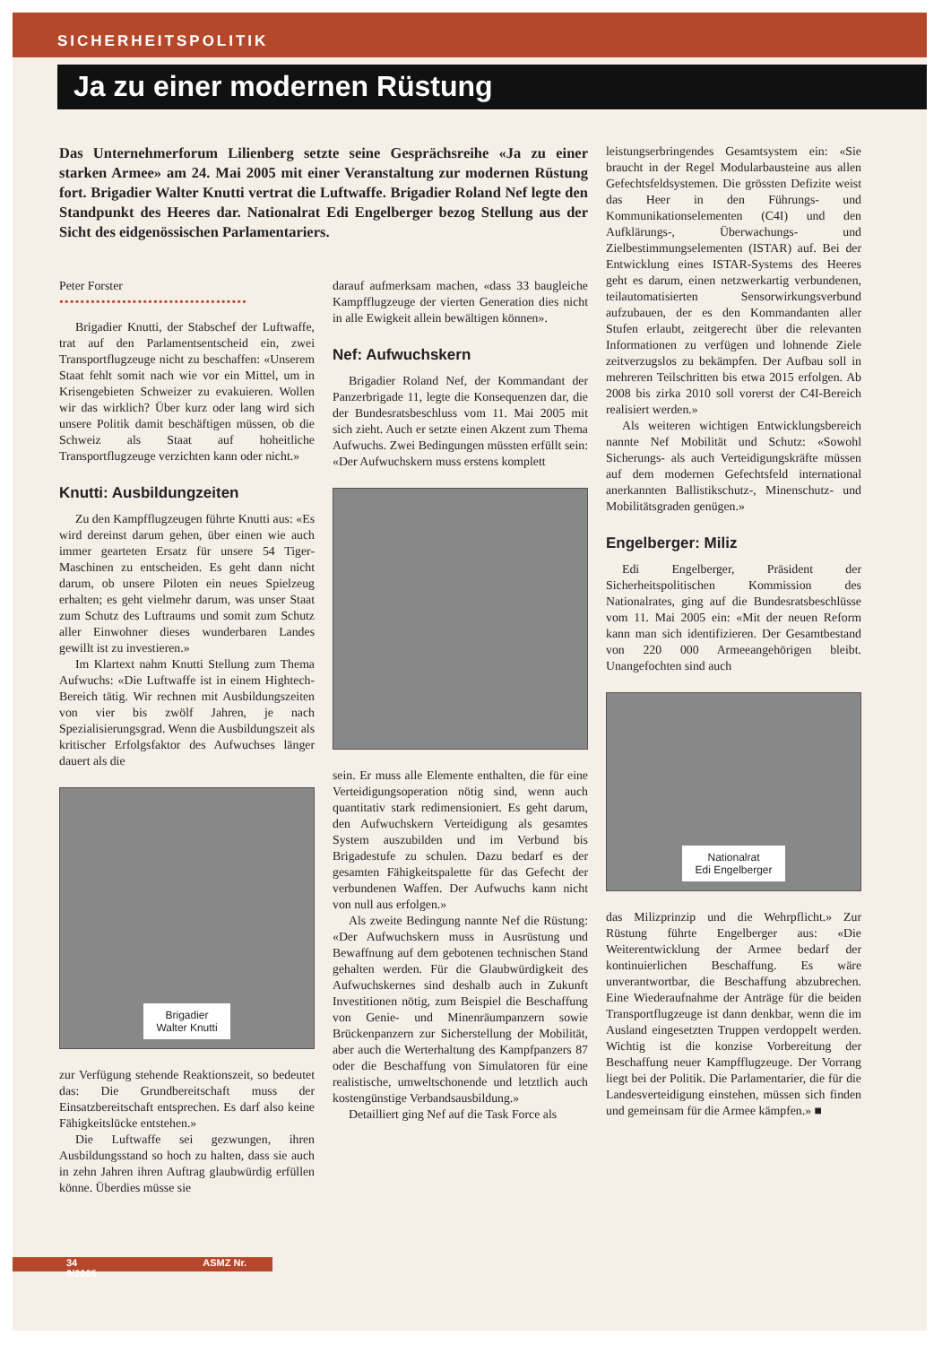SICHERHEITSPOLITIK
Ja zu einer modernen Rüstung
Das Unternehmerforum Lilienberg setzte seine Gesprächsreihe «Ja zu einer starken Armee» am 24. Mai 2005 mit einer Veranstaltung zur modernen Rüstung fort. Brigadier Walter Knutti vertrat die Luftwaffe. Brigadier Roland Nef legte den Standpunkt des Heeres dar. Nationalrat Edi Engelberger bezog Stellung aus der Sicht des eidgenössischen Parlamentariers.
Peter Forster
••••••••••••••••••••••••••••••••••••
Brigadier Knutti, der Stabschef der Luftwaffe, trat auf den Parlamentsentscheid ein, zwei Transportflugzeuge nicht zu beschaffen: «Unserem Staat fehlt somit nach wie vor ein Mittel, um in Krisengebieten Schweizer zu evakuieren. Wollen wir das wirklich? Über kurz oder lang wird sich unsere Politik damit beschäftigen müssen, ob die Schweiz als Staat auf hoheitliche Transportflugzeuge verzichten kann oder nicht.»
Knutti: Ausbildungzeiten
Zu den Kampfflugzeugen führte Knutti aus: «Es wird dereinst darum gehen, über einen wie auch immer gearteten Ersatz für unsere 54 Tiger-Maschinen zu entscheiden. Es geht dann nicht darum, ob unsere Piloten ein neues Spielzeug erhalten; es geht vielmehr darum, was unser Staat zum Schutz des Luftraums und somit zum Schutz aller Einwohner dieses wunderbaren Landes gewillt ist zu investieren.»
Im Klartext nahm Knutti Stellung zum Thema Aufwuchs: «Die Luftwaffe ist in einem Hightech-Bereich tätig. Wir rechnen mit Ausbildungszeiten von vier bis zwölf Jahren, je nach Spezialisierungsgrad. Wenn die Ausbildungszeit als kritischer Erfolgsfaktor des Aufwuchses länger dauert als die
Brigadier
Walter Knutti
zur Verfügung stehende Reaktionszeit, so bedeutet das: Die Grundbereitschaft muss der Einsatzbereitschaft entsprechen. Es darf also keine Fähigkeitslücke entstehen.»
Die Luftwaffe sei gezwungen, ihren Ausbildungsstand so hoch zu halten, dass sie auch in zehn Jahren ihren Auftrag glaubwürdig erfüllen könne. Überdies müsse sie
darauf aufmerksam machen, «dass 33 baugleiche Kampfflugzeuge der vierten Generation dies nicht in alle Ewigkeit allein bewältigen können».
Nef: Aufwuchskern
Brigadier Roland Nef, der Kommandant der Panzerbrigade 11, legte die Konsequenzen dar, die der Bundesratsbeschluss vom 11. Mai 2005 mit sich zieht. Auch er setzte einen Akzent zum Thema Aufwuchs. Zwei Bedingungen müssten erfüllt sein: «Der Aufwuchskern muss erstens komplett
sein. Er muss alle Elemente enthalten, die für eine Verteidigungsoperation nötig sind, wenn auch quantitativ stark redimensioniert. Es geht darum, den Aufwuchskern Verteidigung als gesamtes System auszubilden und im Verbund bis Brigadestufe zu schulen. Dazu bedarf es der gesamten Fähigkeitspalette für das Gefecht der verbundenen Waffen. Der Aufwuchs kann nicht von null aus erfolgen.»
Als zweite Bedingung nannte Nef die Rüstung: «Der Aufwuchskern muss in Ausrüstung und Bewaffnung auf dem gebotenen technischen Stand gehalten werden. Für die Glaubwürdigkeit des Aufwuchskernes sind deshalb auch in Zukunft Investitionen nötig, zum Beispiel die Beschaffung von Genie- und Minenräumpanzern sowie Brückenpanzern zur Sicherstellung der Mobilität, aber auch die Werterhaltung des Kampfpanzers 87 oder die Beschaffung von Simulatoren für eine realistische, umweltschonende und letztlich auch kostengünstige Verbandsausbildung.»
Detailliert ging Nef auf die Task Force als
leistungserbringendes Gesamtsystem ein: «Sie braucht in der Regel Modularbausteine aus allen Gefechtsfeldsystemen. Die grössten Defizite weist das Heer in den Führungs- und Kommunikationselementen (C4I) und den Aufklärungs-, Überwachungs- und Zielbestimmungselementen (ISTAR) auf. Bei der Entwicklung eines ISTAR-Systems des Heeres geht es darum, einen netzwerkartig verbundenen, teilautomatisierten Sensorwirkungsverbund aufzubauen, der es den Kommandanten aller Stufen erlaubt, zeitgerecht über die relevanten Informationen zu verfügen und lohnende Ziele zeitverzugslos zu bekämpfen. Der Aufbau soll in mehreren Teilschritten bis etwa 2015 erfolgen. Ab 2008 bis zirka 2010 soll vorerst der C4I-Bereich realisiert werden.»
Als weiteren wichtigen Entwicklungsbereich nannte Nef Mobilität und Schutz: «Sowohl Sicherungs- als auch Verteidigungskräfte müssen auf dem modernen Gefechtsfeld international anerkannten Ballistikschutz-, Minenschutz- und Mobilitätsgraden genügen.»
Engelberger: Miliz
Edi Engelberger, Präsident der Sicherheitspolitischen Kommission des Nationalrates, ging auf die Bundesratsbeschlüsse vom 11. Mai 2005 ein: «Mit der neuen Reform kann man sich identifizieren. Der Gesamtbestand von 220 000 Armeeangehörigen bleibt. Unangefochten sind auch
Nationalrat
Edi Engelberger
das Milizprinzip und die Wehrpflicht.» Zur Rüstung führte Engelberger aus: «Die Weiterentwicklung der Armee bedarf der kontinuierlichen Beschaffung. Es wäre unverantwortbar, die Beschaffung abzubrechen. Eine Wiederaufnahme der Anträge für die beiden Transportflugzeuge ist dann denkbar, wenn die im Ausland eingesetzten Truppen verdoppelt werden. Wichtig ist die konzise Vorbereitung der Beschaffung neuer Kampfflugzeuge. Der Vorrang liegt bei der Politik. Die Parlamentarier, die für die Landesverteidigung einstehen, müssen sich finden und gemeinsam für die Armee kämpfen.» ■
34 ASMZ Nr. 9/2005